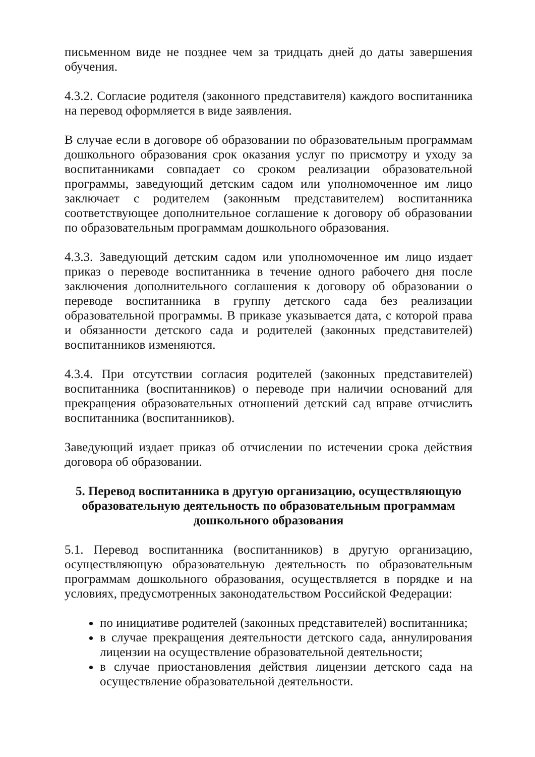письменном виде не позднее чем за тридцать дней до даты завершения обучения.
4.3.2. Согласие родителя (законного представителя) каждого воспитанника на перевод оформляется в виде заявления.
В случае если в договоре об образовании по образовательным программам дошкольного образования срок оказания услуг по присмотру и уходу за воспитанниками совпадает со сроком реализации образовательной программы, заведующий детским садом или уполномоченное им лицо заключает с родителем (законным представителем) воспитанника соответствующее дополнительное соглашение к договору об образовании по образовательным программам дошкольного образования.
4.3.3. Заведующий детским садом или уполномоченное им лицо издает приказ о переводе воспитанника в течение одного рабочего дня после заключения дополнительного соглашения к договору об образовании о переводе воспитанника в группу детского сада без реализации образовательной программы. В приказе указывается дата, с которой права и обязанности детского сада и родителей (законных представителей) воспитанников изменяются.
4.3.4. При отсутствии согласия родителей (законных представителей) воспитанника (воспитанников) о переводе при наличии оснований для прекращения образовательных отношений детский сад вправе отчислить воспитанника (воспитанников).
Заведующий издает приказ об отчислении по истечении срока действия договора об образовании.
5. Перевод воспитанника в другую организацию, осуществляющую образовательную деятельность по образовательным программам дошкольного образования
5.1. Перевод воспитанника (воспитанников) в другую организацию, осуществляющую образовательную деятельность по образовательным программам дошкольного образования, осуществляется в порядке и на условиях, предусмотренных законодательством Российской Федерации:
по инициативе родителей (законных представителей) воспитанника;
в случае прекращения деятельности детского сада, аннулирования лицензии на осуществление образовательной деятельности;
в случае приостановления действия лицензии детского сада на осуществление образовательной деятельности.